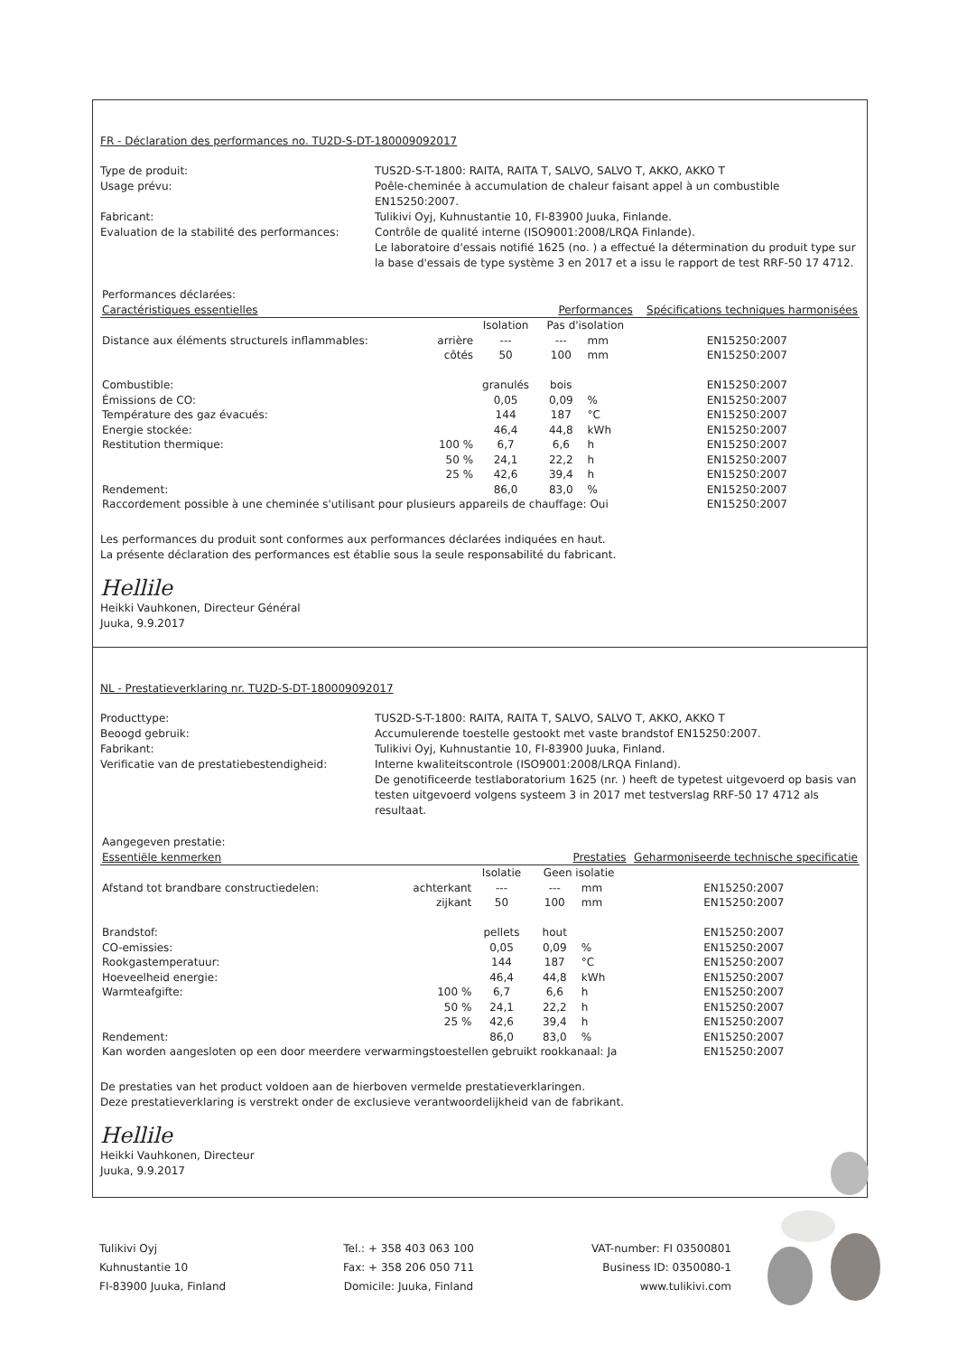FR - Déclaration des performances no. TU2D-S-DT-180009092017
Type de produit: TUS2D-S-T-1800: RAITA, RAITA T, SALVO, SALVO T, AKKO, AKKO T Usage prévu: Poêle-cheminée à accumulation de chaleur faisant appel à un combustible EN15250:2007. Fabricant: Tulikivi Oyj, Kuhnustantie 10, FI-83900 Juuka, Finlande. Evaluation de la stabilité des performances: Contrôle de qualité interne (ISO9001:2008/LRQA Finlande).
Le laboratoire d'essais notifié 1625 (no. ) a effectué la détermination du produit type sur la base d'essais de type système 3 en 2017 et a issu le rapport de test RRF-50 17 4712.
| Performances déclarées: | | | | | |
| Caractéristiques essentielles | | Performances | | | Spécifications techniques harmonisées |
| | | Isolation | Pas d'isolation | | |
| Distance aux éléments structurels inflammables: | arrière | --- | --- | mm | EN15250:2007 |
| | côtés | 50 | 100 | mm | EN15250:2007 |
| Combustible: | | granulés | bois | | EN15250:2007 |
| Émissions de CO: | | 0,05 | 0,09 | % | EN15250:2007 |
| Température des gaz évacués: | | 144 | 187 | °C | EN15250:2007 |
| Energie stockée: | | 46,4 | 44,8 | kWh | EN15250:2007 |
| Restitution thermique: | 100 % | 6,7 | 6,6 | h | EN15250:2007 |
| | 50 % | 24,1 | 22,2 | h | EN15250:2007 |
| | 25 % | 42,6 | 39,4 | h | EN15250:2007 |
| Rendement: | | 86,0 | 83,0 | % | EN15250:2007 |
| Raccordement possible à une cheminée s'utilisant pour plusieurs appareils de chauffage: Oui | | | | | EN15250:2007 |
Les performances du produit sont conformes aux performances déclarées indiquées en haut.
La présente déclaration des performances est établie sous la seule responsabilité du fabricant.
Hellile
Heikki Vauhkonen, Directeur Général
Juuka, 9.9.2017
NL - Prestatieverklaring nr. TU2D-S-DT-180009092017
Producttype: TUS2D-S-T-1800: RAITA, RAITA T, SALVO, SALVO T, AKKO, AKKO T Beoogd gebruik: Accumulerende toestelle gestookt met vaste brandstof EN15250:2007. Fabrikant: Tulikivi Oyj, Kuhnustantie 10, FI-83900 Juuka, Finland. Verificatie van de prestatiebestendigheid: Interne kwaliteitscontrole (ISO9001:2008/LRQA Finland).
De genotificeerde testlaboratorium 1625 (nr. ) heeft de typetest uitgevoerd op basis van testen uitgevoerd volgens systeem 3 in 2017 met testverslag RRF-50 17 4712 als resultaat.
| Aangegeven prestatie: | | | | | |
| Essentiële kenmerken | | Prestaties | | | Geharmoniseerde technische specificatie |
| | | Isolatie | Geen isolatie | | |
| Afstand tot brandbare constructiedelen: | achterkant | --- | --- | mm | EN15250:2007 |
| | zijkant | 50 | 100 | mm | EN15250:2007 |
| Brandstof: | | pellets | hout | | EN15250:2007 |
| CO-emissies: | | 0,05 | 0,09 | % | EN15250:2007 |
| Rookgastemperatuur: | | 144 | 187 | °C | EN15250:2007 |
| Hoeveelheid energie: | | 46,4 | 44,8 | kWh | EN15250:2007 |
| Warmteafgifte: | 100 % | 6,7 | 6,6 | h | EN15250:2007 |
| | 50 % | 24,1 | 22,2 | h | EN15250:2007 |
| | 25 % | 42,6 | 39,4 | h | EN15250:2007 |
| Rendement: | | 86,0 | 83,0 | % | EN15250:2007 |
| Kan worden aangesloten op een door meerdere verwarmingstoestellen gebruikt rookkanaal: Ja | | | | | EN15250:2007 |
De prestaties van het product voldoen aan de hierboven vermelde prestatieverklaringen.
Deze prestatieverklaring is verstrekt onder de exclusieve verantwoordelijkheid van de fabrikant.
Hellile
Heikki Vauhkonen, Directeur
Juuka, 9.9.2017
Tulikivi Oyj
Kuhnustantie 10
FI-83900 Juuka, Finland
Tel.: + 358 403 063 100
Fax: + 358 206 050 711
Domicile: Juuka, Finland
VAT-number: FI 03500801
Business ID: 0350080-1
www.tulikivi.com